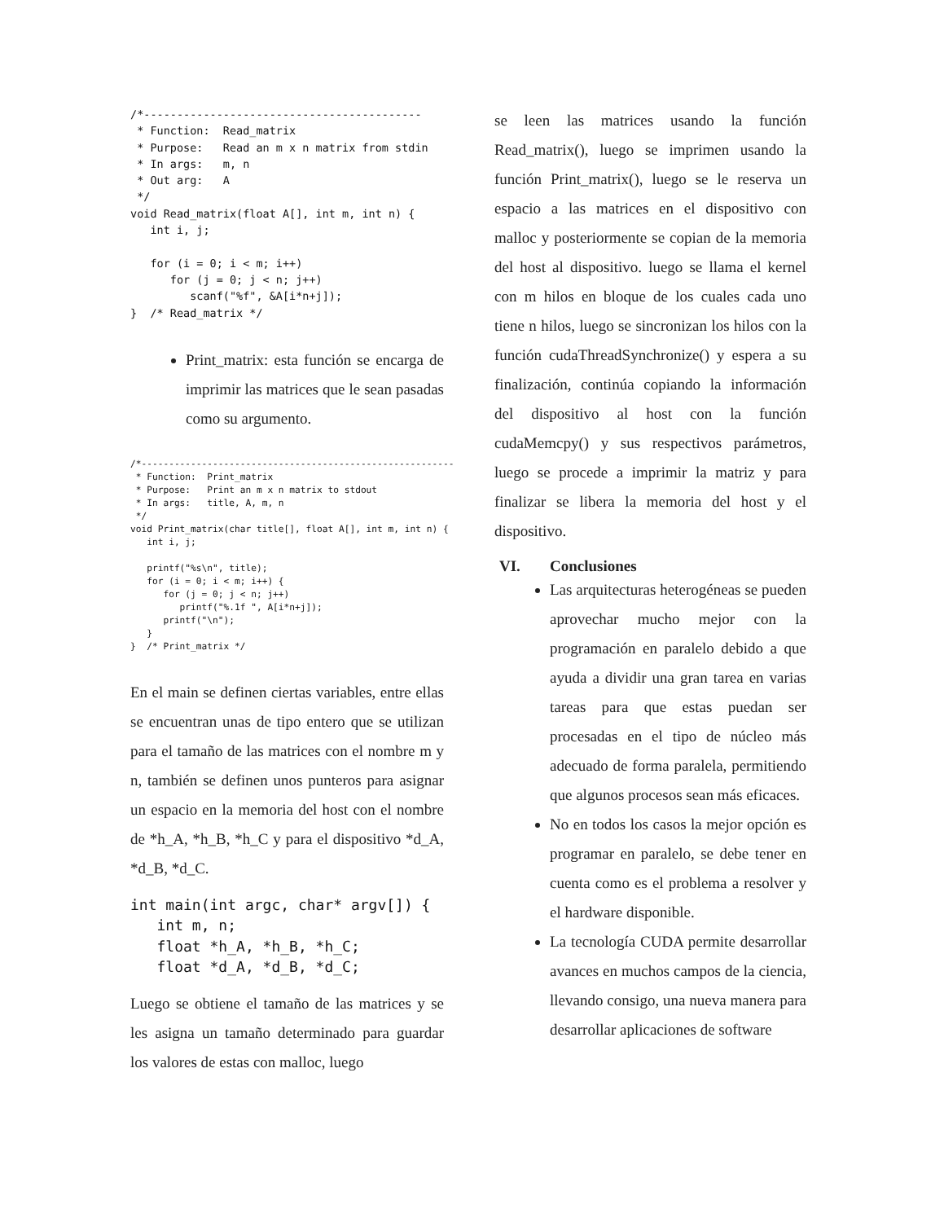/*------------------------------------------
 * Function:  Read_matrix
 * Purpose:   Read an m x n matrix from stdin
 * In args:   m, n
 * Out arg:   A
 */
void Read_matrix(float A[], int m, int n) {
   int i, j;

   for (i = 0; i < m; i++)
      for (j = 0; j < n; j++)
         scanf("%f", &A[i*n+j]);
}  /* Read_matrix */
Print_matrix: esta función se encarga de imprimir las matrices que le sean pasadas como su argumento.
/*---------------------------------------------------------
 * Function:  Print_matrix
 * Purpose:   Print an m x n matrix to stdout
 * In args:   title, A, m, n
 */
void Print_matrix(char title[], float A[], int m, int n) {
   int i, j;

   printf("%s\n", title);
   for (i = 0; i < m; i++) {
      for (j = 0; j < n; j++)
         printf("%.1f ", A[i*n+j]);
      printf("\n");
   }
}  /* Print_matrix */
En el main se definen ciertas variables, entre ellas se encuentran unas de tipo entero que se utilizan para el tamaño de las matrices con el nombre m y n, también se definen unos punteros para asignar un espacio en la memoria del host con el nombre de *h_A, *h_B, *h_C y para el dispositivo *d_A, *d_B, *d_C.
int main(int argc, char* argv[]) {
   int m, n;
   float *h_A, *h_B, *h_C;
   float *d_A, *d_B, *d_C;
Luego se obtiene el tamaño de las matrices y se les asigna un tamaño determinado para guardar los valores de estas con malloc, luego
se leen las matrices usando la función Read_matrix(), luego se imprimen usando la función Print_matrix(), luego se le reserva un espacio a las matrices en el dispositivo con malloc y posteriormente se copian de la memoria del host al dispositivo. luego se llama el kernel con m hilos en bloque de los cuales cada uno tiene n hilos, luego se sincronizan los hilos con la función cudaThreadSynchronize() y espera a su finalización, continúa copiando la información del dispositivo al host con la función cudaMemcpy() y sus respectivos parámetros, luego se procede a imprimir la matriz y para finalizar se libera la memoria del host y el dispositivo.
VI. Conclusiones
Las arquitecturas heterogéneas se pueden aprovechar mucho mejor con la programación en paralelo debido a que ayuda a dividir una gran tarea en varias tareas para que estas puedan ser procesadas en el tipo de núcleo más adecuado de forma paralela, permitiendo que algunos procesos sean más eficaces.
No en todos los casos la mejor opción es programar en paralelo, se debe tener en cuenta como es el problema a resolver y el hardware disponible.
La tecnología CUDA permite desarrollar avances en muchos campos de la ciencia, llevando consigo, una nueva manera para desarrollar aplicaciones de software